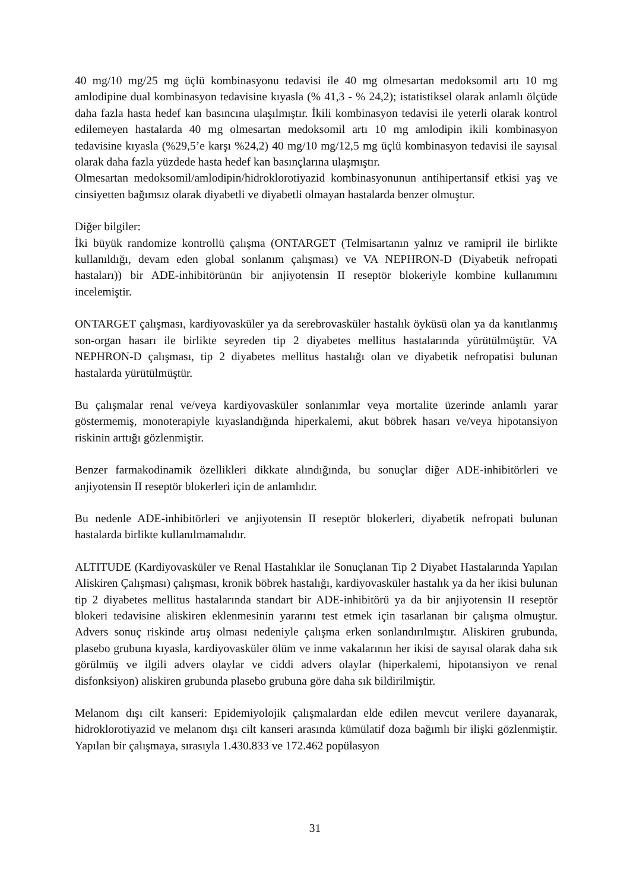40 mg/10 mg/25 mg üçlü kombinasyonu tedavisi ile 40 mg olmesartan medoksomil artı 10 mg amlodipine dual kombinasyon tedavisine kıyasla (% 41,3 - % 24,2); istatistiksel olarak anlamlı ölçüde daha fazla hasta hedef kan basıncına ulaşılmıştır. İkili kombinasyon tedavisi ile yeterli olarak kontrol edilemeyen hastalarda 40 mg olmesartan medoksomil artı 10 mg amlodipin ikili kombinasyon tedavisine kıyasla (%29,5’e karşı %24,2) 40 mg/10 mg/12,5 mg üçlü kombinasyon tedavisi ile sayısal olarak daha fazla yüzdede hasta hedef kan basınçlarına ulaşmıştır.
Olmesartan medoksomil/amlodipin/hidroklorotiyazid kombinasyonunun antihipertansif etkisi yaş ve cinsiyetten bağımsız olarak diyabetli ve diyabetli olmayan hastalarda benzer olmuştur.
Diğer bilgiler:
İki büyük randomize kontrollü çalışma (ONTARGET (Telmisartanın yalnız ve ramipril ile birlikte kullanıldığı, devam eden global sonlanım çalışması) ve VA NEPHRON-D (Diyabetik nefropati hastaları)) bir ADE-inhibitörünün bir anjiyotensin II reseptör blokeriyle kombine kullanımını incelemiştir.
ONTARGET çalışması, kardiyovasküler ya da serebrovasküler hastalık öyküsü olan ya da kanıtlanmış son-organ hasarı ile birlikte seyreden tip 2 diyabetes mellitus hastalarında yürütülmüştür. VA NEPHRON-D çalışması, tip 2 diyabetes mellitus hastalığı olan ve diyabetik nefropatisi bulunan hastalarda yürütülmüştür.
Bu çalışmalar renal ve/veya kardiyovasküler sonlanımlar veya mortalite üzerinde anlamlı yarar göstermemiş, monoterapiyle kıyaslandığında hiperkalemi, akut böbrek hasarı ve/veya hipotansiyon riskinin arttığı gözlenmiştir.
Benzer farmakodinamik özellikleri dikkate alındığında, bu sonuçlar diğer ADE-inhibitörleri ve anjiyotensin II reseptör blokerleri için de anlamlıdır.
Bu nedenle ADE-inhibitörleri ve anjiyotensin II reseptör blokerleri, diyabetik nefropati bulunan hastalarda birlikte kullanılmamalıdır.
ALTITUDE (Kardiyovasküler ve Renal Hastalıklar ile Sonuçlanan Tip 2 Diyabet Hastalarında Yapılan Aliskiren Çalışması) çalışması, kronik böbrek hastalığı, kardiyovasküler hastalık ya da her ikisi bulunan tip 2 diyabetes mellitus hastalarında standart bir ADE-inhibitörü ya da bir anjiyotensin II reseptör blokeri tedavisine aliskiren eklenmesinin yararını test etmek için tasarlanan bir çalışma olmuştur. Advers sonuç riskinde artış olması nedeniyle çalışma erken sonlandırılmıştır. Aliskiren grubunda, plasebo grubuna kıyasla, kardiyovasküler ölüm ve inme vakalarının her ikisi de sayısal olarak daha sık görülmüş ve ilgili advers olaylar ve ciddi advers olaylar (hiperkalemi, hipotansiyon ve renal disfonksiyon) aliskiren grubunda plasebo grubuna göre daha sık bildirilmiştir.
Melanom dışı cilt kanseri: Epidemiyolojik çalışmalardan elde edilen mevcut verilere dayanarak, hidroklorotiyazid ve melanom dışı cilt kanseri arasında kümülatif doza bağımlı bir ilişki gözlenmiştir. Yapılan bir çalışmaya, sırasıyla 1.430.833 ve 172.462 popülasyon
31